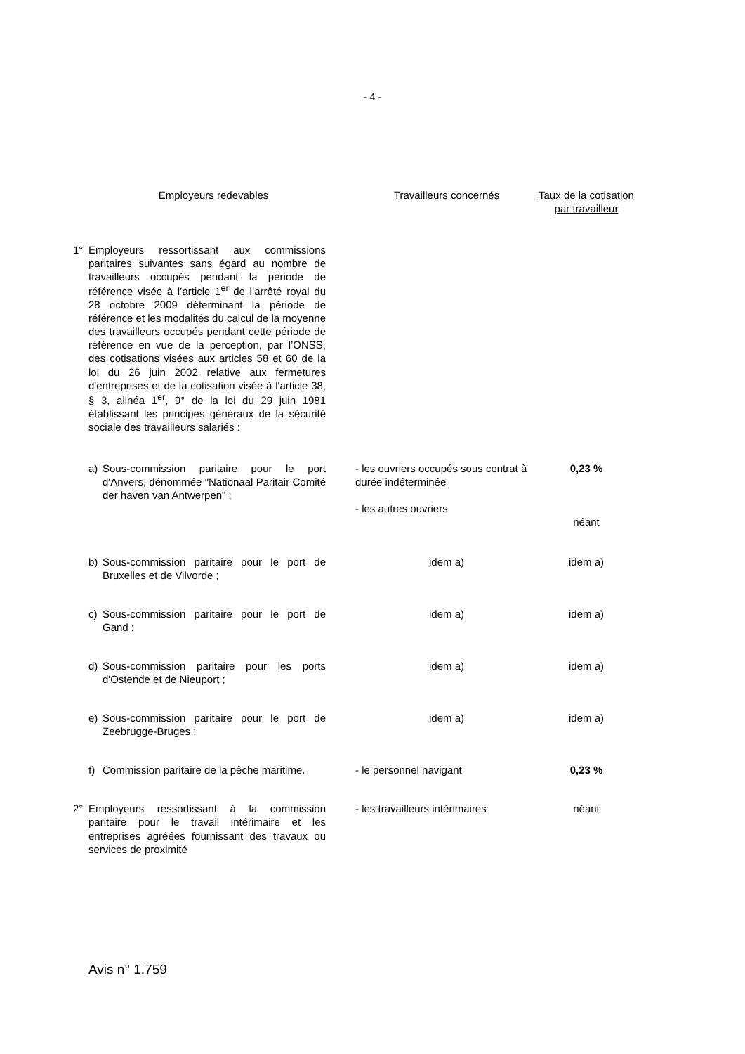- 4 -
| Employeurs redevables | Travailleurs concernés | Taux de la cotisation par travailleur |
| --- | --- | --- |
| 1° Employeurs ressortissant aux commissions paritaires suivantes sans égard au nombre de travailleurs occupés pendant la période de référence visée à l’article 1<sup>er</sup> de l’arrêté royal du 28 octobre 2009 déterminant la période de référence et les modalités du calcul de la moyenne des travailleurs occupés pendant cette période de référence en vue de la perception, par l’ONSS, des cotisations visées aux articles 58 et 60 de la loi du 26 juin 2002 relative aux fermetures d'entreprises et de la cotisation visée à l'article 38, § 3, alinéa 1<sup>er</sup>, 9° de la loi du 29 juin 1981 établissant les principes généraux de la sécurité sociale des travailleurs salariés : | | |
| a) Sous-commission paritaire pour le port d'Anvers, dénommée "Nationaal Paritair Comité der haven van Antwerpen" ; | - les ouvriers occupés sous contrat à durée indéterminée - les autres ouvriers | 0,23 % néant |
| b) Sous-commission paritaire pour le port de Bruxelles et de Vilvorde ; | idem a) | idem a) |
| c) Sous-commission paritaire pour le port de Gand ; | idem a) | idem a) |
| d) Sous-commission paritaire pour les ports d'Ostende et de Nieuport ; | idem a) | idem a) |
| e) Sous-commission paritaire pour le port de Zeebrugge-Bruges ; | idem a) | idem a) |
| f) Commission paritaire de la pêche maritime. | - le personnel navigant | 0,23 % |
| 2° Employeurs ressortissant à la commission paritaire pour le travail intérimaire et les entreprises agréées fournissant des travaux ou services de proximité | - les travailleurs intérimaires | néant |
Avis n° 1.759